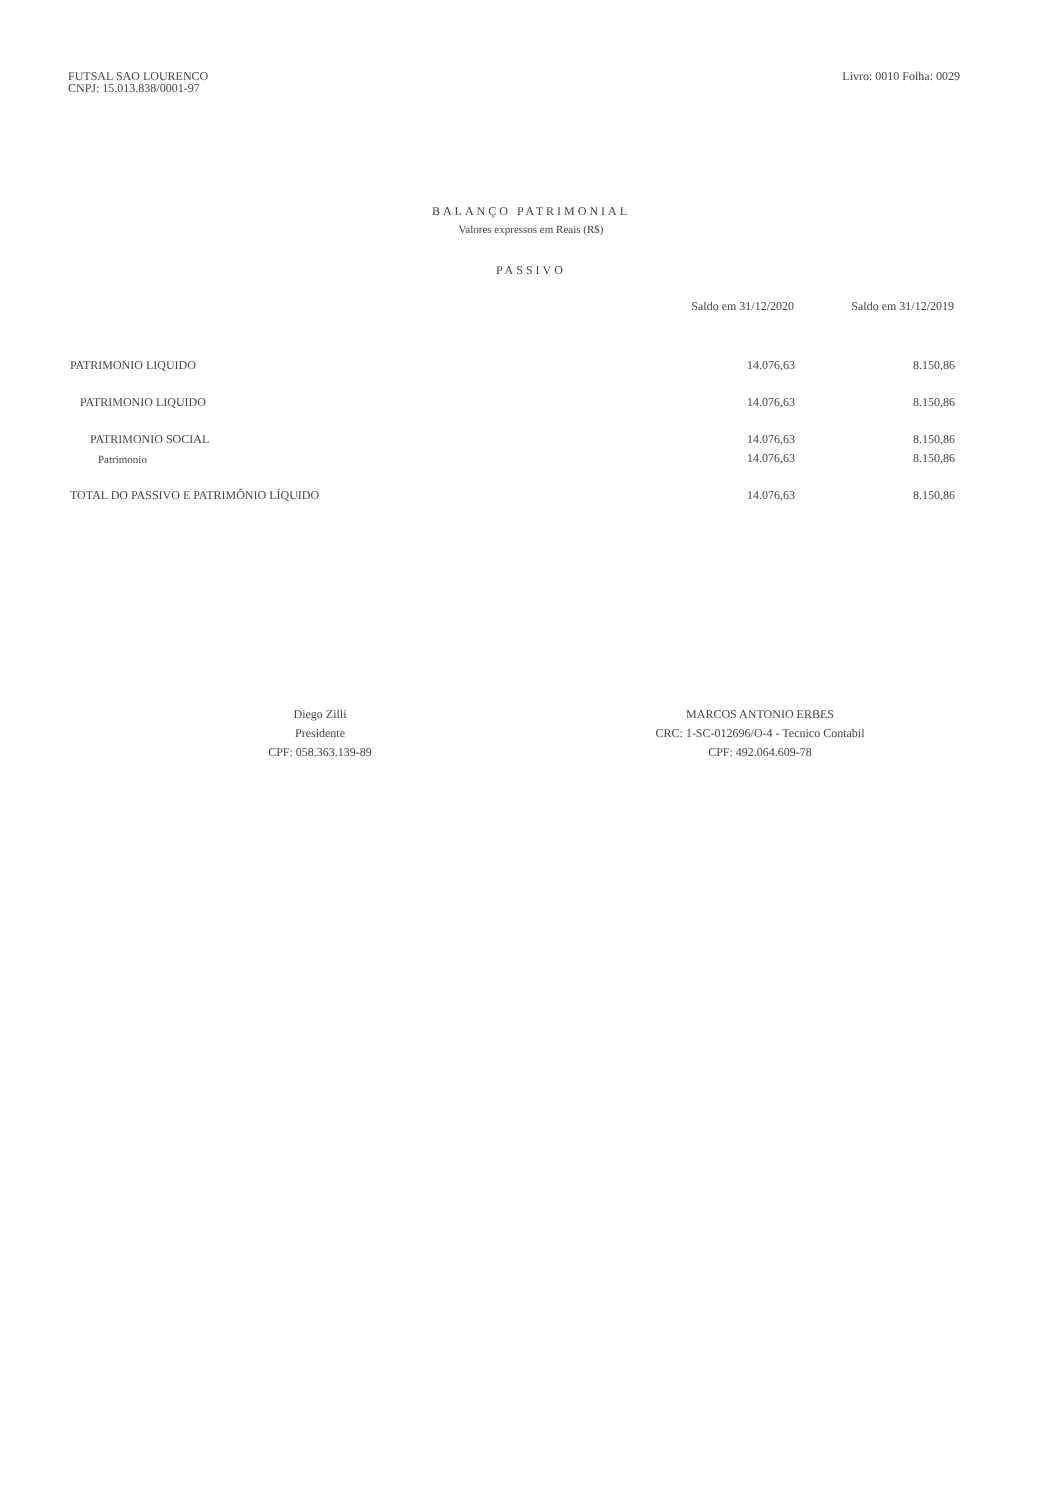FUTSAL SAO LOURENCO
CNPJ: 15.013.838/0001-97
Livro: 0010 Folha: 0029
BALANÇO PATRIMONIAL
Valores expressos em Reais (R$)
PASSIVO
| | Saldo em 31/12/2020 | Saldo em 31/12/2019 |
| --- | --- | --- |
| PATRIMONIO LIQUIDO | 14.076,63 | 8.150,86 |
| PATRIMONIO LIQUIDO | 14.076,63 | 8.150,86 |
| PATRIMONIO SOCIAL | 14.076,63 | 8.150,86 |
| Patrimonio | 14.076,63 | 8.150,86 |
| TOTAL DO PASSIVO E PATRIMÔNIO LÍQUIDO | 14.076,63 | 8.150,86 |
Diego Zilli
Presidente
CPF: 058.363.139-89
MARCOS ANTONIO ERBES
CRC: 1-SC-012696/O-4 - Tecnico Contabil
CPF: 492.064.609-78